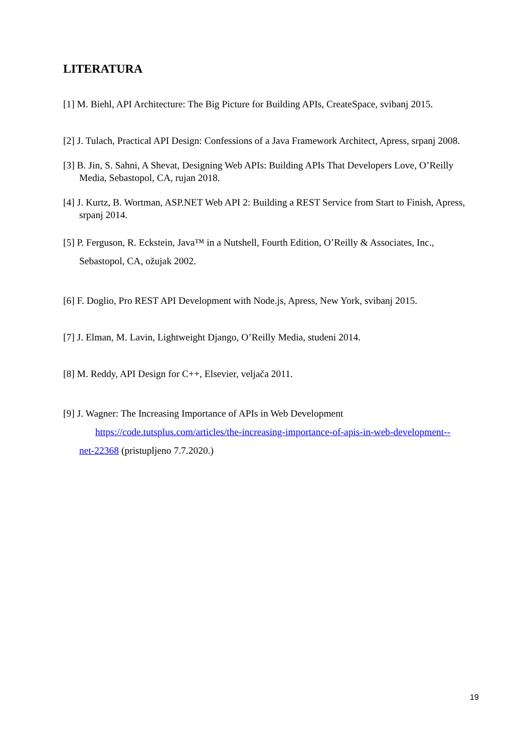LITERATURA
[1] M. Biehl, API Architecture: The Big Picture for Building APIs, CreateSpace, svibanj 2015.
[2] J. Tulach, Practical API Design: Confessions of a Java Framework Architect, Apress, srpanj 2008.
[3] B. Jin, S. Sahni, A Shevat, Designing Web APIs: Building APIs That Developers Love, O’Reilly Media, Sebastopol, CA, rujan 2018.
[4] J. Kurtz, B. Wortman, ASP.NET Web API 2: Building a REST Service from Start to Finish, Apress, srpanj 2014.
[5] P. Ferguson, R. Eckstein, Java™ in a Nutshell, Fourth Edition, O’Reilly & Associates, Inc., Sebastopol, CA, ožujak 2002.
[6] F. Doglio, Pro REST API Development with Node.js, Apress, New York, svibanj 2015.
[7] J. Elman, M. Lavin, Lightweight Django, O’Reilly Media, studeni 2014.
[8] M. Reddy, API Design for C++, Elsevier, veljača 2011.
[9] J. Wagner: The Increasing Importance of APIs in Web Development
https://code.tutsplus.com/articles/the-increasing-importance-of-apis-in-web-development--
net-22368 (pristupljeno 7.7.2020.)
19